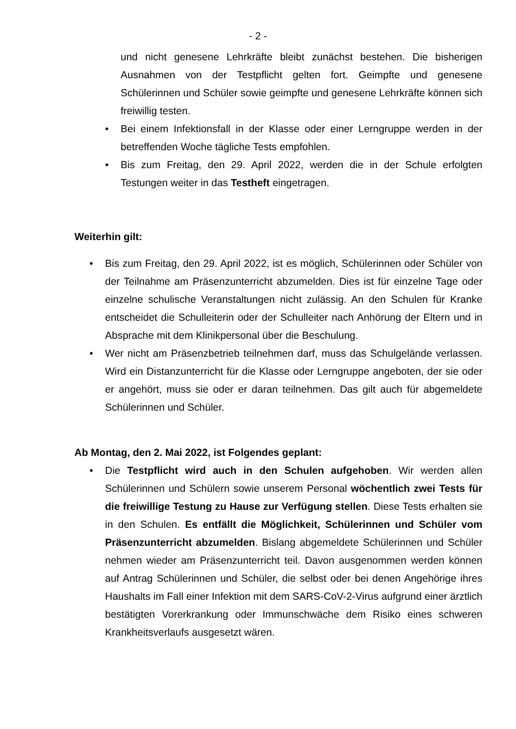- 2 -
und nicht genesene Lehrkräfte bleibt zunächst bestehen. Die bisherigen Ausnahmen von der Testpflicht gelten fort. Geimpfte und genesene Schülerinnen und Schüler sowie geimpfte und genesene Lehrkräfte können sich freiwillig testen.
• Bei einem Infektionsfall in der Klasse oder einer Lerngruppe werden in der betreffenden Woche tägliche Tests empfohlen.
• Bis zum Freitag, den 29. April 2022, werden die in der Schule erfolgten Testungen weiter in das Testheft eingetragen.
Weiterhin gilt:
• Bis zum Freitag, den 29. April 2022, ist es möglich, Schülerinnen oder Schüler von der Teilnahme am Präsenzunterricht abzumelden. Dies ist für einzelne Tage oder einzelne schulische Veranstaltungen nicht zulässig. An den Schulen für Kranke entscheidet die Schulleiterin oder der Schulleiter nach Anhörung der Eltern und in Absprache mit dem Klinikpersonal über die Beschulung.
• Wer nicht am Präsenzbetrieb teilnehmen darf, muss das Schulgelände verlassen. Wird ein Distanzunterricht für die Klasse oder Lerngruppe angeboten, der sie oder er angehört, muss sie oder er daran teilnehmen. Das gilt auch für abgemeldete Schülerinnen und Schüler.
Ab Montag, den 2. Mai 2022, ist Folgendes geplant:
• Die Testpflicht wird auch in den Schulen aufgehoben. Wir werden allen Schülerinnen und Schülern sowie unserem Personal wöchentlich zwei Tests für die freiwillige Testung zu Hause zur Verfügung stellen. Diese Tests erhalten sie in den Schulen. Es entfällt die Möglichkeit, Schülerinnen und Schüler vom Präsenzunterricht abzumelden. Bislang abgemeldete Schülerinnen und Schüler nehmen wieder am Präsenzunterricht teil. Davon ausgenommen werden können auf Antrag Schülerinnen und Schüler, die selbst oder bei denen Angehörige ihres Haushalts im Fall einer Infektion mit dem SARS-CoV-2-Virus aufgrund einer ärztlich bestätigten Vorerkrankung oder Immunschwäche dem Risiko eines schweren Krankheitsverlaufs ausgesetzt wären.